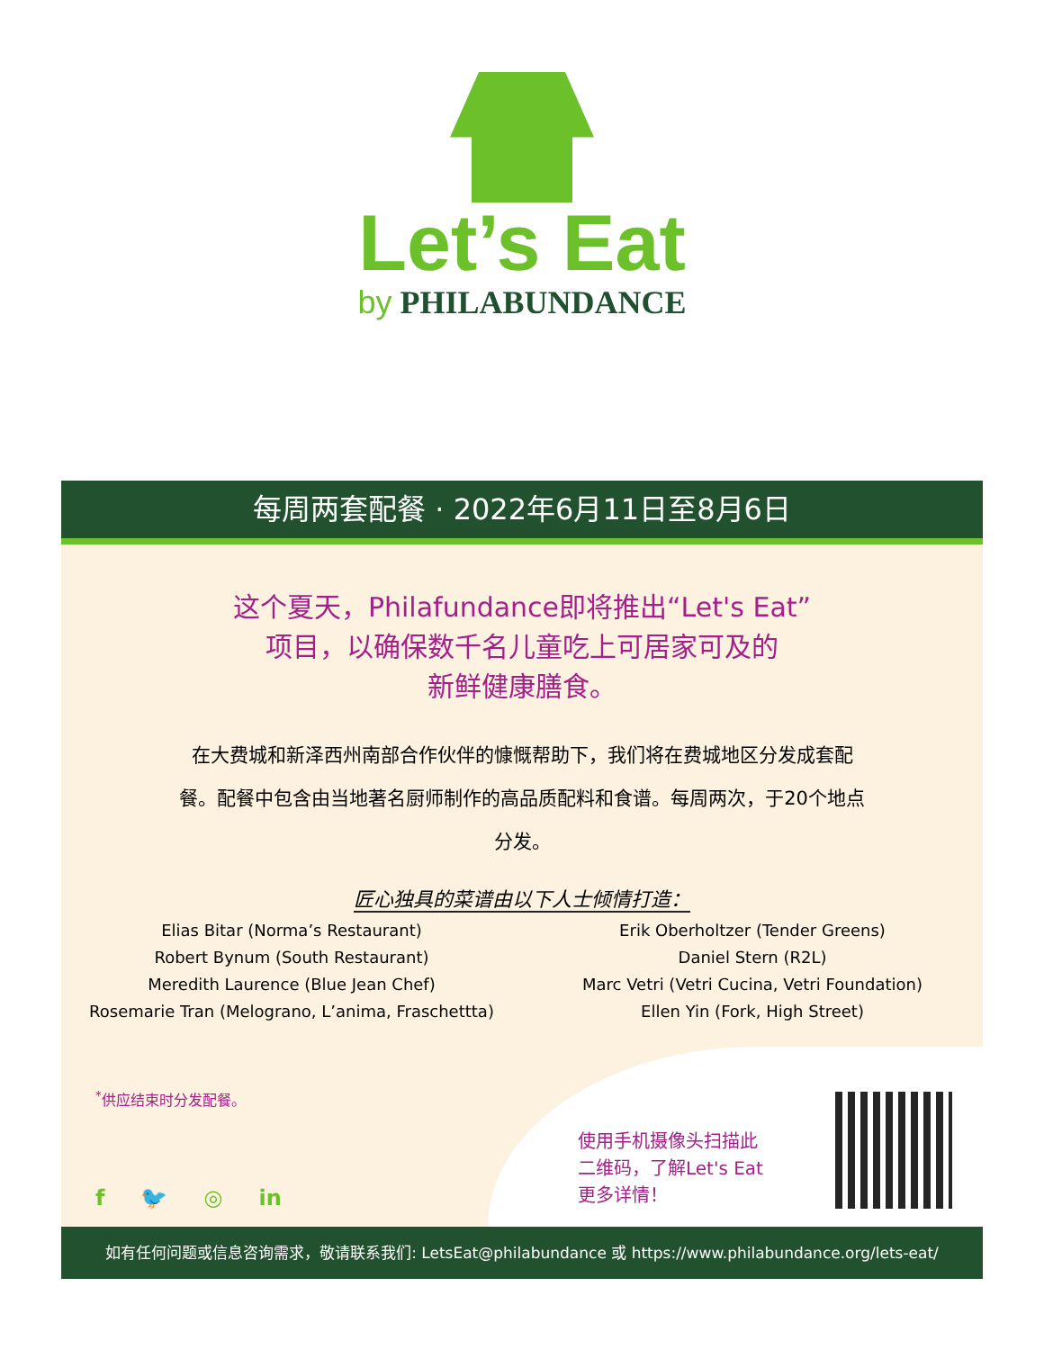Let’s Eat
by PHILABUNDANCE
每周两套配餐 · 2022年6月11日至8月6日
这个夏天，Philafundance即将推出“Let's Eat”
项目，以确保数千名儿童吃上可居家可及的
新鲜健康膳食。
在大费城和新泽西州南部合作伙伴的慷慨帮助下，我们将在费城地区分发成套配餐。配餐中包含由当地著名厨师制作的高品质配料和食谱。每周两次，于20个地点分发。
匠心独具的菜谱由以下人士倾情打造：
Elias Bitar (Norma’s Restaurant)
Robert Bynum (South Restaurant)
Meredith Laurence (Blue Jean Chef)
Rosemarie Tran (Melograno, L’anima, Fraschettta)
Erik Oberholtzer (Tender Greens)
Daniel Stern (R2L)
Marc Vetri (Vetri Cucina, Vetri Foundation)
Ellen Yin (Fork, High Street)
<sup>*</sup> 供应结束时分发配餐。
f 🐦 ◎ in
使用手机摄像头扫描此
二维码，了解Let's Eat
更多详情！
如有任何问题或信息咨询需求，敬请联系我们: LetsEat@philabundance 或 https://www.philabundance.org/lets-eat/